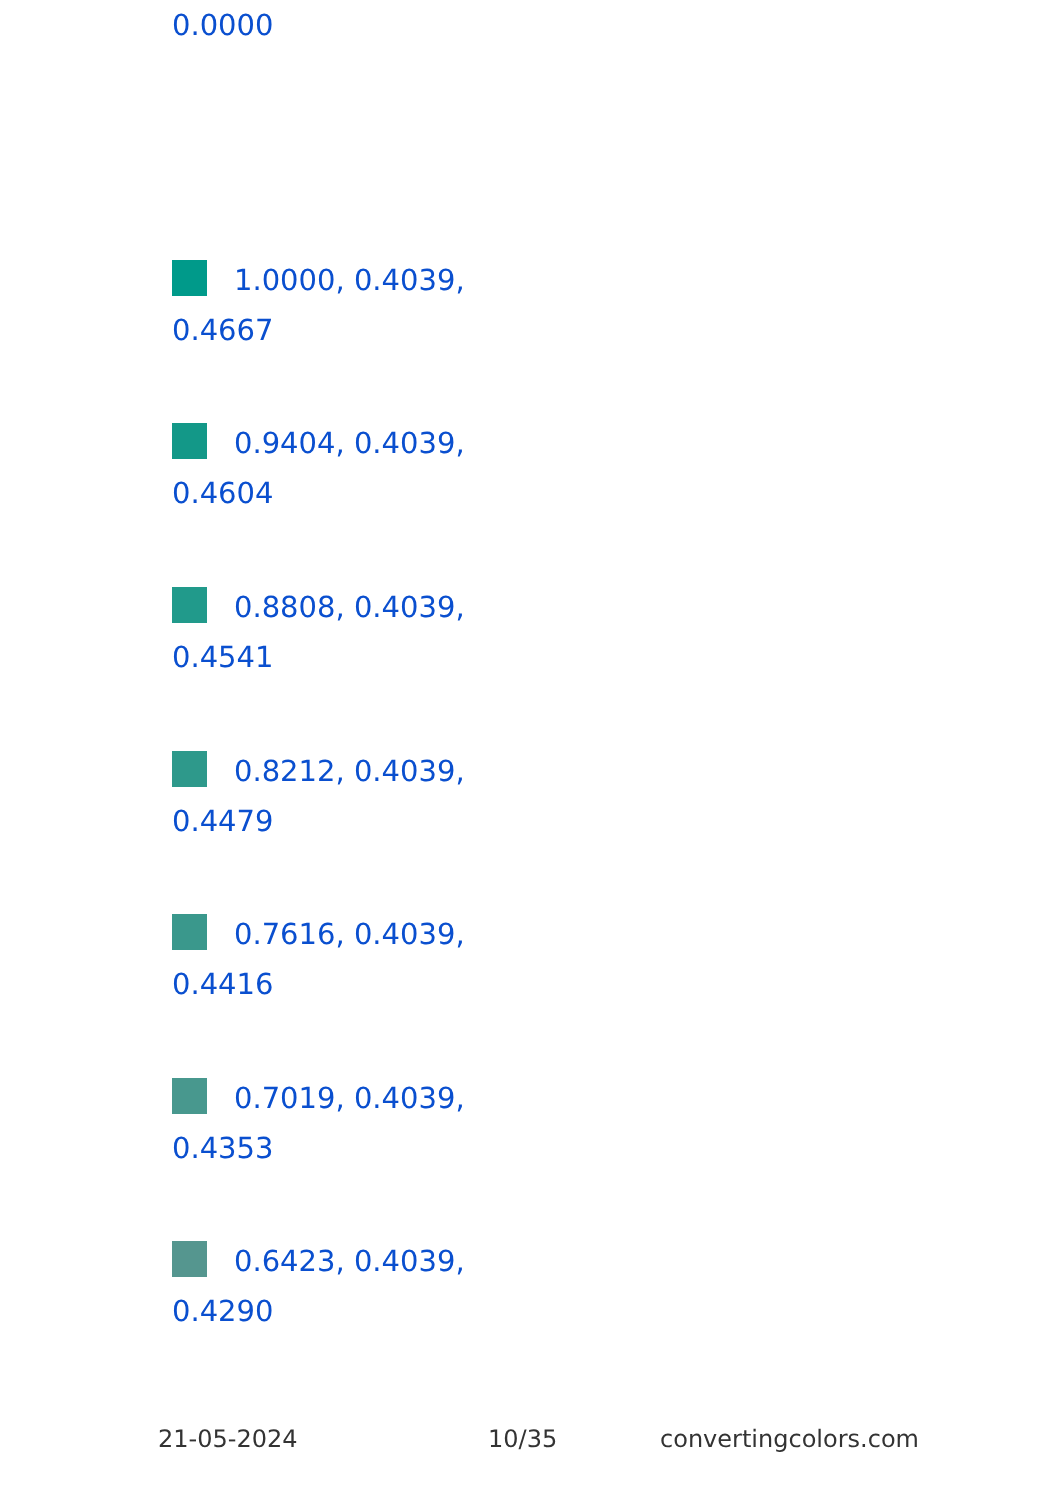0.0000
1.0000, 0.4039, 0.4667
0.9404, 0.4039, 0.4604
0.8808, 0.4039, 0.4541
0.8212, 0.4039, 0.4479
0.7616, 0.4039, 0.4416
0.7019, 0.4039, 0.4353
0.6423, 0.4039, 0.4290
21-05-2024 10/35 convertingcolors.com